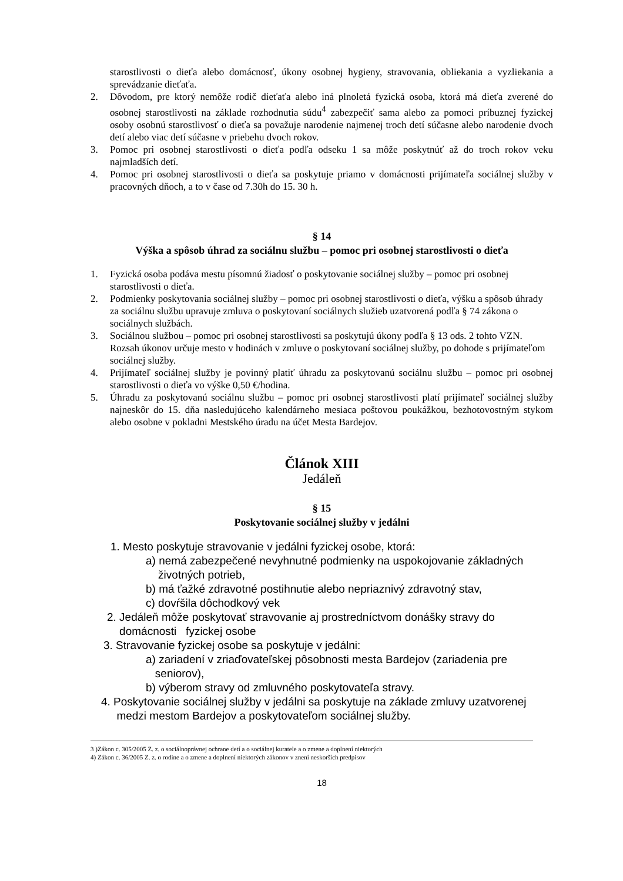starostlivosti o dieťa alebo domácnosť, úkony osobnej hygieny, stravovania, obliekania a vyzliekania a sprevádzanie dieťaťa.
2. Dôvodom, pre ktorý nemôže rodič dieťaťa alebo iná plnoletá fyzická osoba, ktorá má dieťa zverené do osobnej starostlivosti na základe rozhodnutia súdu<sup>4</sup> zabezpečiť sama alebo za pomoci príbuznej fyzickej osoby osobnú starostlivosť o dieťa sa považuje narodenie najmenej troch detí súčasne alebo narodenie dvoch detí alebo viac detí súčasne v priebehu dvoch rokov.
3. Pomoc pri osobnej starostlivosti o dieťa podľa odseku 1 sa môže poskytnúť až do troch rokov veku najmladších detí.
4. Pomoc pri osobnej starostlivosti o dieťa sa poskytuje priamo v domácnosti prijímateľa sociálnej služby v pracovných dňoch, a to v čase od 7.30h do 15. 30 h.
§ 14
Výška a spôsob úhrad za sociálnu službu – pomoc pri osobnej starostlivosti o dieťa
1. Fyzická osoba podáva mestu písomnú žiadosť o poskytovanie sociálnej služby – pomoc pri osobnej starostlivosti o dieťa.
2. Podmienky poskytovania sociálnej služby – pomoc pri osobnej starostlivosti o dieťa, výšku a spôsob úhrady za sociálnu službu upravuje zmluva o poskytovaní sociálnych služieb uzatvorená podľa § 74 zákona o sociálnych službách.
3. Sociálnou službou – pomoc pri osobnej starostlivosti sa poskytujú úkony podľa § 13 ods. 2 tohto VZN. Rozsah úkonov určuje mesto v hodinách v zmluve o poskytovaní sociálnej služby, po dohode s prijímateľom sociálnej služby.
4. Prijímateľ sociálnej služby je povinný platiť úhradu za poskytovanú sociálnu službu – pomoc pri osobnej starostlivosti o dieťa vo výške 0,50 €/hodina.
5. Úhradu za poskytovanú sociálnu službu – pomoc pri osobnej starostlivosti platí prijímateľ sociálnej služby najneskôr do 15. dňa nasledujúceho kalendárneho mesiaca poštovou poukážkou, bezhotovostným stykom alebo osobne v pokladni Mestského úradu na účet Mesta Bardejov.
Článok XIII
Jedáleň
§ 15
Poskytovanie sociálnej služby v jedálni
1. Mesto poskytuje stravovanie v jedálni fyzickej osobe, ktorá:
a) nemá zabezpečené nevyhnutné podmienky na uspokojovanie základných
životných potrieb,
b) má ťažké zdravotné postihnutie alebo nepriaznivý zdravotný stav,
c) dovŕšila dôchodkový vek
2. Jedáleň môže poskytovať stravovanie aj prostredníctvom donášky stravy do
domácnosti fyzickej osobe
3. Stravovanie fyzickej osobe sa poskytuje v jedálni:
a) zariadení v zriaďovateľskej pôsobnosti mesta Bardejov (zariadenia pre
seniorov),
b) výberom stravy od zmluvného poskytovateľa stravy.
4. Poskytovanie sociálnej služby v jedálni sa poskytuje na základe zmluvy uzatvorenej
medzi mestom Bardejov a poskytovateľom sociálnej služby.
3 )Zákon c. 305/2005 Z. z. o sociálnoprávnej ochrane detí a o sociálnej kuratele a o zmene a doplnení niektorých
4) Zákon c. 36/2005 Z. z. o rodine a o zmene a doplnení niektorých zákonov v znení neskorších predpisov
18